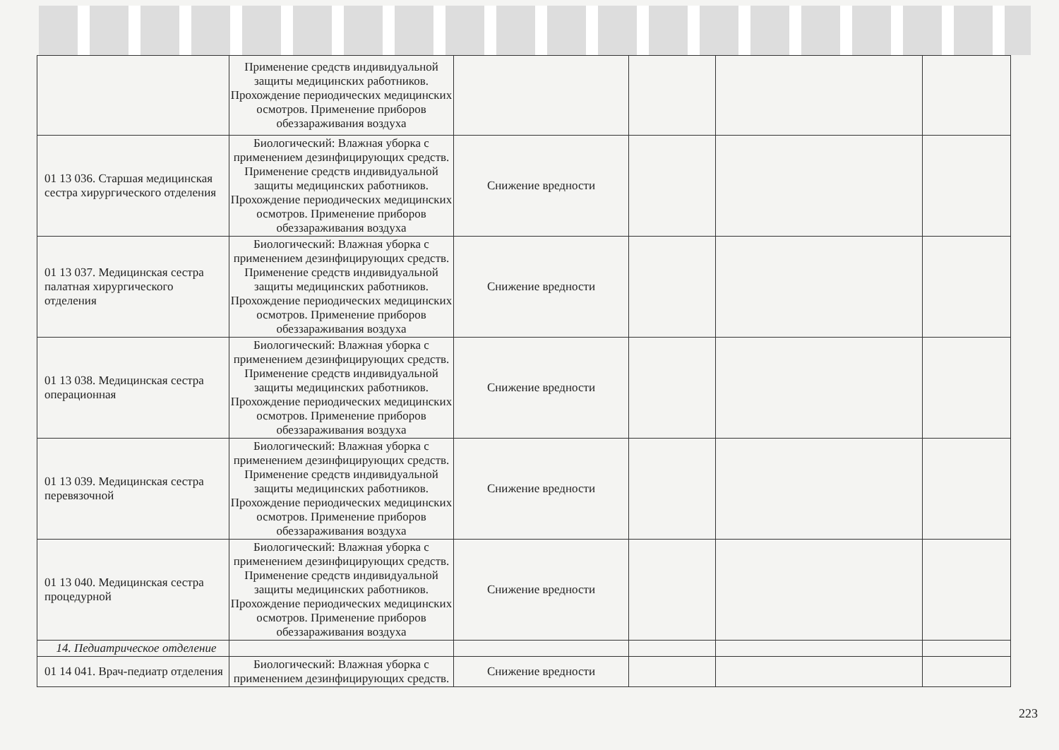| | Применение средств индивидуальной защиты медицинских работников. Прохождение периодических медицинских осмотров. Применение приборов обеззараживания воздуха | | | | |
| 01 13 036. Старшая медицинская сестра хирургического отделения | Биологический: Влажная уборка с применением дезинфицирующих средств. Применение средств индивидуальной защиты медицинских работников. Прохождение периодических медицинских осмотров. Применение приборов обеззараживания воздуха | Снижение вредности | | | |
| 01 13 037. Медицинская сестра палатная хирургического отделения | Биологический: Влажная уборка с применением дезинфицирующих средств. Применение средств индивидуальной защиты медицинских работников. Прохождение периодических медицинских осмотров. Применение приборов обеззараживания воздуха | Снижение вредности | | | |
| 01 13 038. Медицинская сестра операционная | Биологический: Влажная уборка с применением дезинфицирующих средств. Применение средств индивидуальной защиты медицинских работников. Прохождение периодических медицинских осмотров. Применение приборов обеззараживания воздуха | Снижение вредности | | | |
| 01 13 039. Медицинская сестра перевязочной | Биологический: Влажная уборка с применением дезинфицирующих средств. Применение средств индивидуальной защиты медицинских работников. Прохождение периодических медицинских осмотров. Применение приборов обеззараживания воздуха | Снижение вредности | | | |
| 01 13 040. Медицинская сестра процедурной | Биологический: Влажная уборка с применением дезинфицирующих средств. Применение средств индивидуальной защиты медицинских работников. Прохождение периодических медицинских осмотров. Применение приборов обеззараживания воздуха | Снижение вредности | | | |
| 14. Педиатрическое отделение | | | | | |
| 01 14 041. Врач-педиатр отделения | Биологический: Влажная уборка с применением дезинфицирующих средств. | Снижение вредности | | | |
223